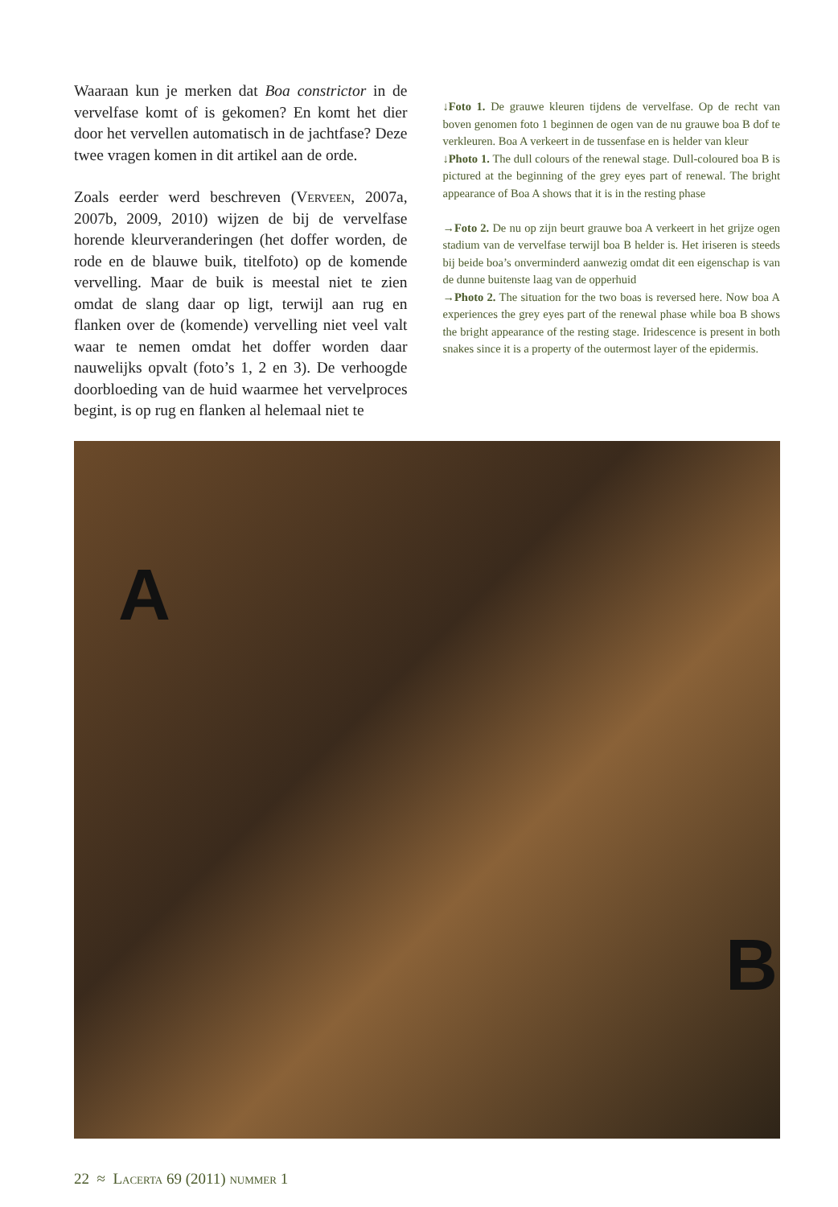Waaraan kun je merken dat Boa constrictor in de vervelfase komt of is gekomen? En komt het dier door het vervellen automatisch in de jachtfase? Deze twee vragen komen in dit artikel aan de orde.
Zoals eerder werd beschreven (Verveen, 2007a, 2007b, 2009, 2010) wijzen de bij de vervelfase horende kleurveranderingen (het doffer worden, de rode en de blauwe buik, titelfoto) op de komende vervelling. Maar de buik is meestal niet te zien omdat de slang daar op ligt, terwijl aan rug en flanken over de (komende) vervelling niet veel valt waar te nemen omdat het doffer worden daar nauwelijks opvalt (foto’s 1, 2 en 3). De verhoogde doorbloeding van de huid waarmee het vervelproces begint, is op rug en flanken al helemaal niet te
↓Foto 1. De grauwe kleuren tijdens de vervelfase. Op de recht van boven genomen foto 1 beginnen de ogen van de nu grauwe boa B dof te verkleuren. Boa A verkeert in de tussenfase en is helder van kleur
↓Photo 1. The dull colours of the renewal stage. Dull-coloured boa B is pictured at the beginning of the grey eyes part of renewal. The bright appearance of Boa A shows that it is in the resting phase
→Foto 2. De nu op zijn beurt grauwe boa A verkeert in het grijze ogen stadium van de vervelfase terwijl boa B helder is. Het iriseren is steeds bij beide boa’s onverminderd aanwezig omdat dit een eigenschap is van de dunne buitenste laag van de opperhuid
→Photo 2. The situation for the two boas is reversed here. Now boa A experiences the grey eyes part of the renewal phase while boa B shows the bright appearance of the resting stage. Iridescence is present in both snakes since it is a property of the outermost layer of the epidermis.
A
B
22 ≈ Lacerta 69 (2011) nummer 1